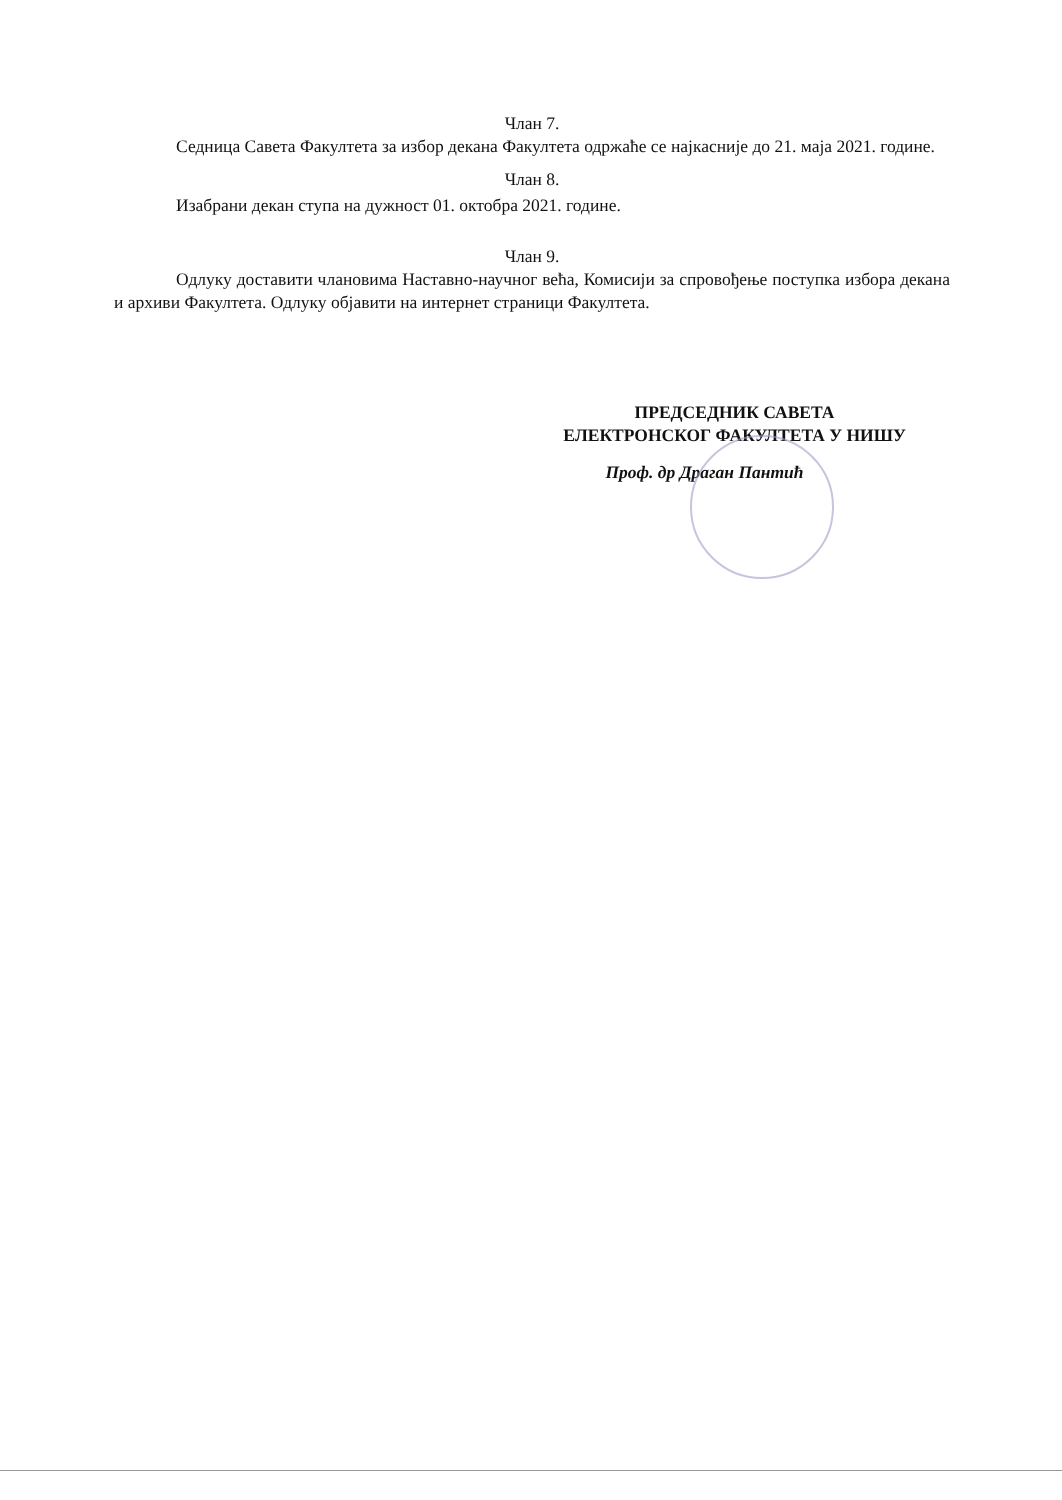Члан 7.
Седница Савета Факултета за избор декана Факултета одржаће се најкасније до 21. маја 2021. године.
Члан 8.
Изабрани декан ступа на дужност 01. октобра 2021. године.
Члан 9.
Одлуку доставити члановима Наставно-научног већа, Комисији за спровођење поступка избора декана и архиви Факултета. Одлуку објавити на интернет страници Факултета.
ПРЕДСЕДНИК САВЕТА
ЕЛЕКТРОНСКОГ ФАКУЛТЕТА У НИШУ
Проф. др Драган Пантић